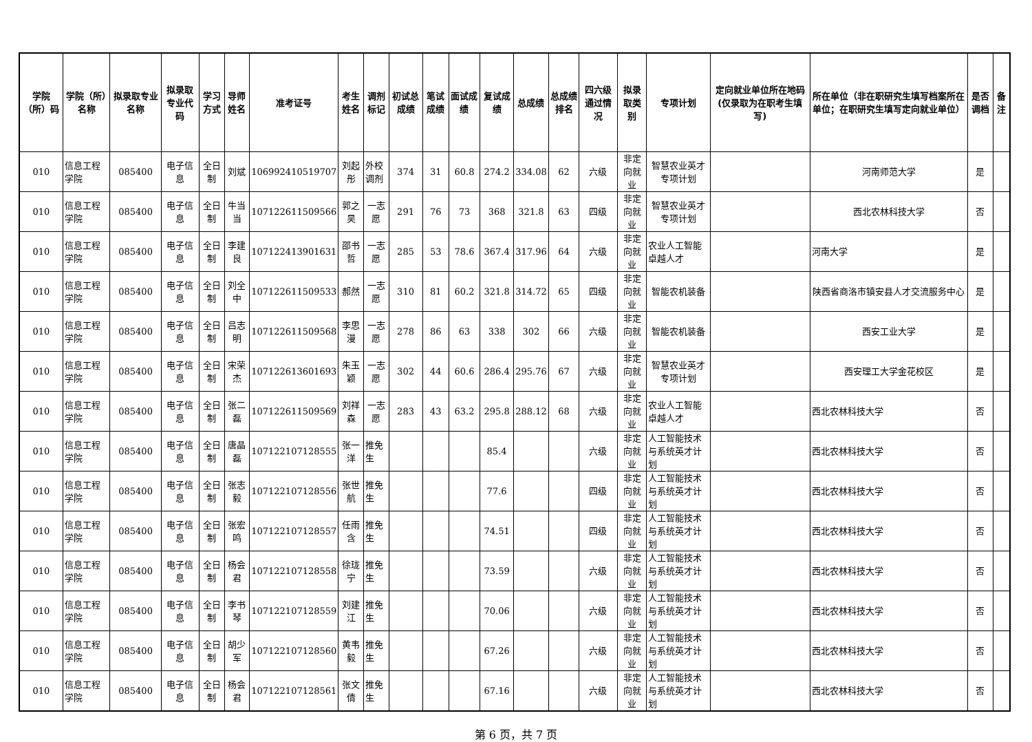| 学院（所）码 | 学院（所）名称 | 拟录取专业名称 | 拟录取专业代码 | 学习方式 | 导师姓名 | 准考证号 | 考生姓名 | 调剂标记 | 初试总成绩 | 笔试成绩 | 面试成绩 | 复试成绩 | 总成绩 | 总成绩排名 | 四六级通过情况 | 拟录取类别 | 专项计划 | 定向就业单位所在地码(仅录取为在职考生填写) | 所在单位（非在职研究生填写档案所在单位；在职研究生填写定向就业单位） | 是否调档 | 备注 |
| --- | --- | --- | --- | --- | --- | --- | --- | --- | --- | --- | --- | --- | --- | --- | --- | --- | --- | --- | --- | --- | --- |
| 010 | 信息工程学院 | 085400 | 电子信息 | 全日制 | 刘斌 | 106992410519707 | 刘起彤 | 外校调剂 | 374 | 31 | 60.8 | 274.2 | 334.08 | 62 | 六级 | 非定向就业 | 智慧农业英才专项计划 | | 河南师范大学 | 是 | |
| 010 | 信息工程学院 | 085400 | 电子信息 | 全日制 | 牛当当 | 107122611509566 | 郭之昊 | 一志愿 | 291 | 76 | 73 | 368 | 321.8 | 63 | 四级 | 非定向就业 | 智慧农业英才专项计划 | | 西北农林科技大学 | 否 | |
| 010 | 信息工程学院 | 085400 | 电子信息 | 全日制 | 李建良 | 107122413901631 | 邵书哲 | 一志愿 | 285 | 53 | 78.6 | 367.4 | 317.96 | 64 | 六级 | 非定向就业 | 农业人工智能卓越人才 | | 河南大学 | 是 | |
| 010 | 信息工程学院 | 085400 | 电子信息 | 全日制 | 刘全中 | 107122611509533 | 郝然 | 一志愿 | 310 | 81 | 60.2 | 321.8 | 314.72 | 65 | 四级 | 非定向就业 | 智能农机装备 | | 陕西省商洛市镇安县人才交流服务中心 | 是 | |
| 010 | 信息工程学院 | 085400 | 电子信息 | 全日制 | 吕志明 | 107122611509568 | 李思漫 | 一志愿 | 278 | 86 | 63 | 338 | 302 | 66 | 六级 | 非定向就业 | 智能农机装备 | | 西安工业大学 | 是 | |
| 010 | 信息工程学院 | 085400 | 电子信息 | 全日制 | 宋荣杰 | 107122613601693 | 朱玉颖 | 一志愿 | 302 | 44 | 60.6 | 286.4 | 295.76 | 67 | 六级 | 非定向就业 | 智慧农业英才专项计划 | | 西安理工大学金花校区 | 是 | |
| 010 | 信息工程学院 | 085400 | 电子信息 | 全日制 | 张二磊 | 107122611509569 | 刘祥森 | 一志愿 | 283 | 43 | 63.2 | 295.8 | 288.12 | 68 | 六级 | 非定向就业 | 农业人工智能卓越人才 | | 西北农林科技大学 | 否 | |
| 010 | 信息工程学院 | 085400 | 电子信息 | 全日制 | 唐晶磊 | 107122107128555 | 张一洋 | 推免生 | | | | 85.4 | | | 六级 | 非定向就业 | 人工智能技术与系统英才计划 | | 西北农林科技大学 | 否 | |
| 010 | 信息工程学院 | 085400 | 电子信息 | 全日制 | 张志毅 | 107122107128556 | 张世航 | 推免生 | | | | 77.6 | | | 四级 | 非定向就业 | 人工智能技术与系统英才计划 | | 西北农林科技大学 | 否 | |
| 010 | 信息工程学院 | 085400 | 电子信息 | 全日制 | 张宏鸣 | 107122107128557 | 任雨含 | 推免生 | | | | 74.51 | | | 四级 | 非定向就业 | 人工智能技术与系统英才计划 | | 西北农林科技大学 | 否 | |
| 010 | 信息工程学院 | 085400 | 电子信息 | 全日制 | 杨会君 | 107122107128558 | 徐珑宁 | 推免生 | | | | 73.59 | | | 六级 | 非定向就业 | 人工智能技术与系统英才计划 | | 西北农林科技大学 | 否 | |
| 010 | 信息工程学院 | 085400 | 电子信息 | 全日制 | 李书琴 | 107122107128559 | 刘建江 | 推免生 | | | | 70.06 | | | 六级 | 非定向就业 | 人工智能技术与系统英才计划 | | 西北农林科技大学 | 否 | |
| 010 | 信息工程学院 | 085400 | 电子信息 | 全日制 | 胡少军 | 107122107128560 | 黄韦毅 | 推免生 | | | | 67.26 | | | 六级 | 非定向就业 | 人工智能技术与系统英才计划 | | 西北农林科技大学 | 否 | |
| 010 | 信息工程学院 | 085400 | 电子信息 | 全日制 | 杨会君 | 107122107128561 | 张文倩 | 推免生 | | | | 67.16 | | | 六级 | 非定向就业 | 人工智能技术与系统英才计划 | | 西北农林科技大学 | 否 | |
第 6 页，共 7 页